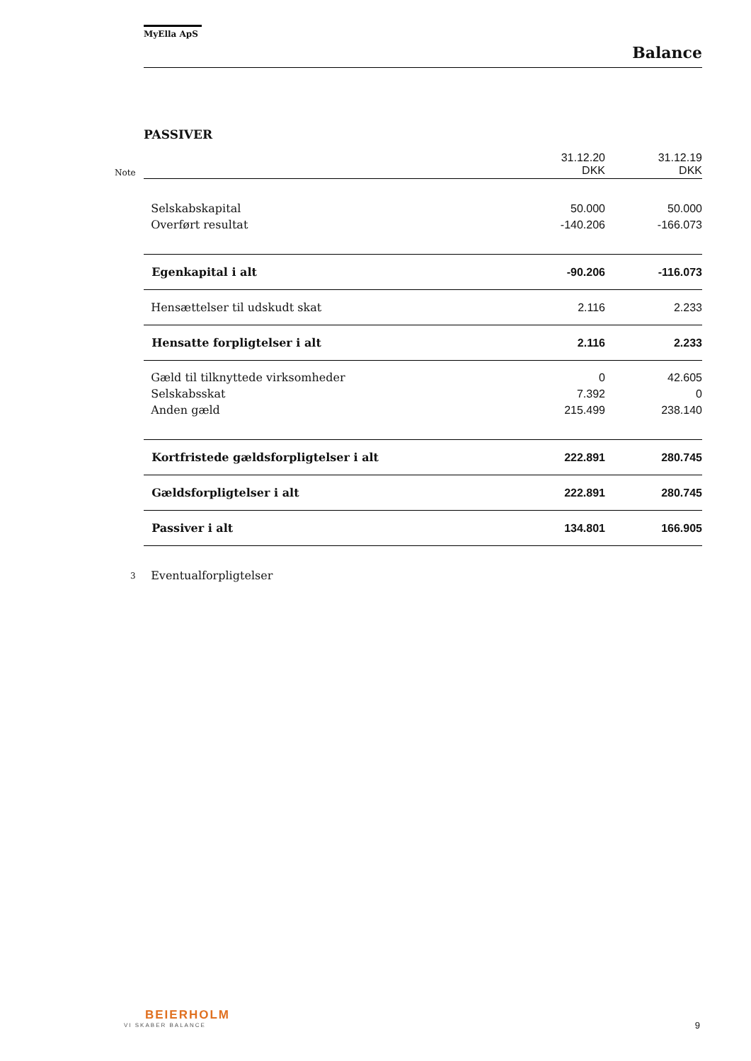MyElla ApS
Balance
PASSIVER
| Note | | 31.12.20 DKK | 31.12.19 DKK |
| | Selskabskapital | 50.000 | 50.000 |
| | Overført resultat | -140.206 | -166.073 |
| | Egenkapital i alt | -90.206 | -116.073 |
| | Hensættelser til udskudt skat | 2.116 | 2.233 |
| | Hensatte forpligtelser i alt | 2.116 | 2.233 |
| | Gæld til tilknyttede virksomheder | 0 | 42.605 |
| | Selskabsskat | 7.392 | 0 |
| | Anden gæld | 215.499 | 238.140 |
| | Kortfristede gældsforpligtelser i alt | 222.891 | 280.745 |
| | Gældsforpligtelser i alt | 222.891 | 280.745 |
| | Passiver i alt | 134.801 | 166.905 |
| 3 | Eventualforpligtelser | | |
BEIERHOLM
VI SKABER BALANCE
9